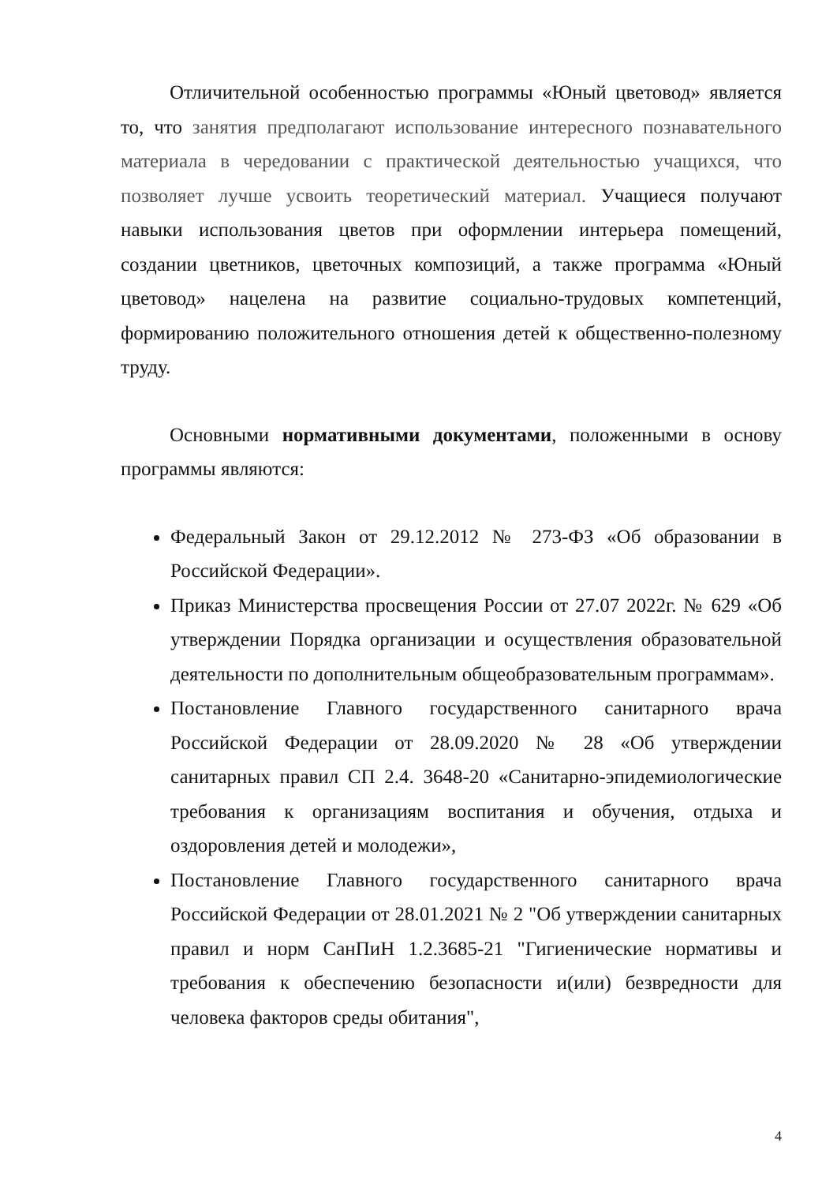Отличительной особенностью программы «Юный цветовод» является то, что занятия предполагают использование интересного познавательного материала в чередовании с практической деятельностью учащихся, что позволяет лучше усвоить теоретический материал. Учащиеся получают навыки использования цветов при оформлении интерьера помещений, создании цветников, цветочных композиций, а также программа «Юный цветовод» нацелена на развитие социально-трудовых компетенций, формированию положительного отношения детей к общественно-полезному труду.
Основными нормативными документами, положенными в основу программы являются:
Федеральный Закон от 29.12.2012 № 273-ФЗ «Об образовании в Российской Федерации».
Приказ Министерства просвещения России от 27.07 2022г. № 629 «Об утверждении Порядка организации и осуществления образовательной деятельности по дополнительным общеобразовательным программам».
Постановление Главного государственного санитарного врача Российской Федерации от 28.09.2020 № 28 «Об утверждении санитарных правил СП 2.4. 3648-20 «Санитарно-эпидемиологические требования к организациям воспитания и обучения, отдыха и оздоровления детей и молодежи»,
Постановление Главного государственного санитарного врача Российской Федерации от 28.01.2021 № 2 "Об утверждении санитарных правил и норм СанПиН 1.2.3685-21 "Гигиенические нормативы и требования к обеспечению безопасности и(или) безвредности для человека факторов среды обитания",
4